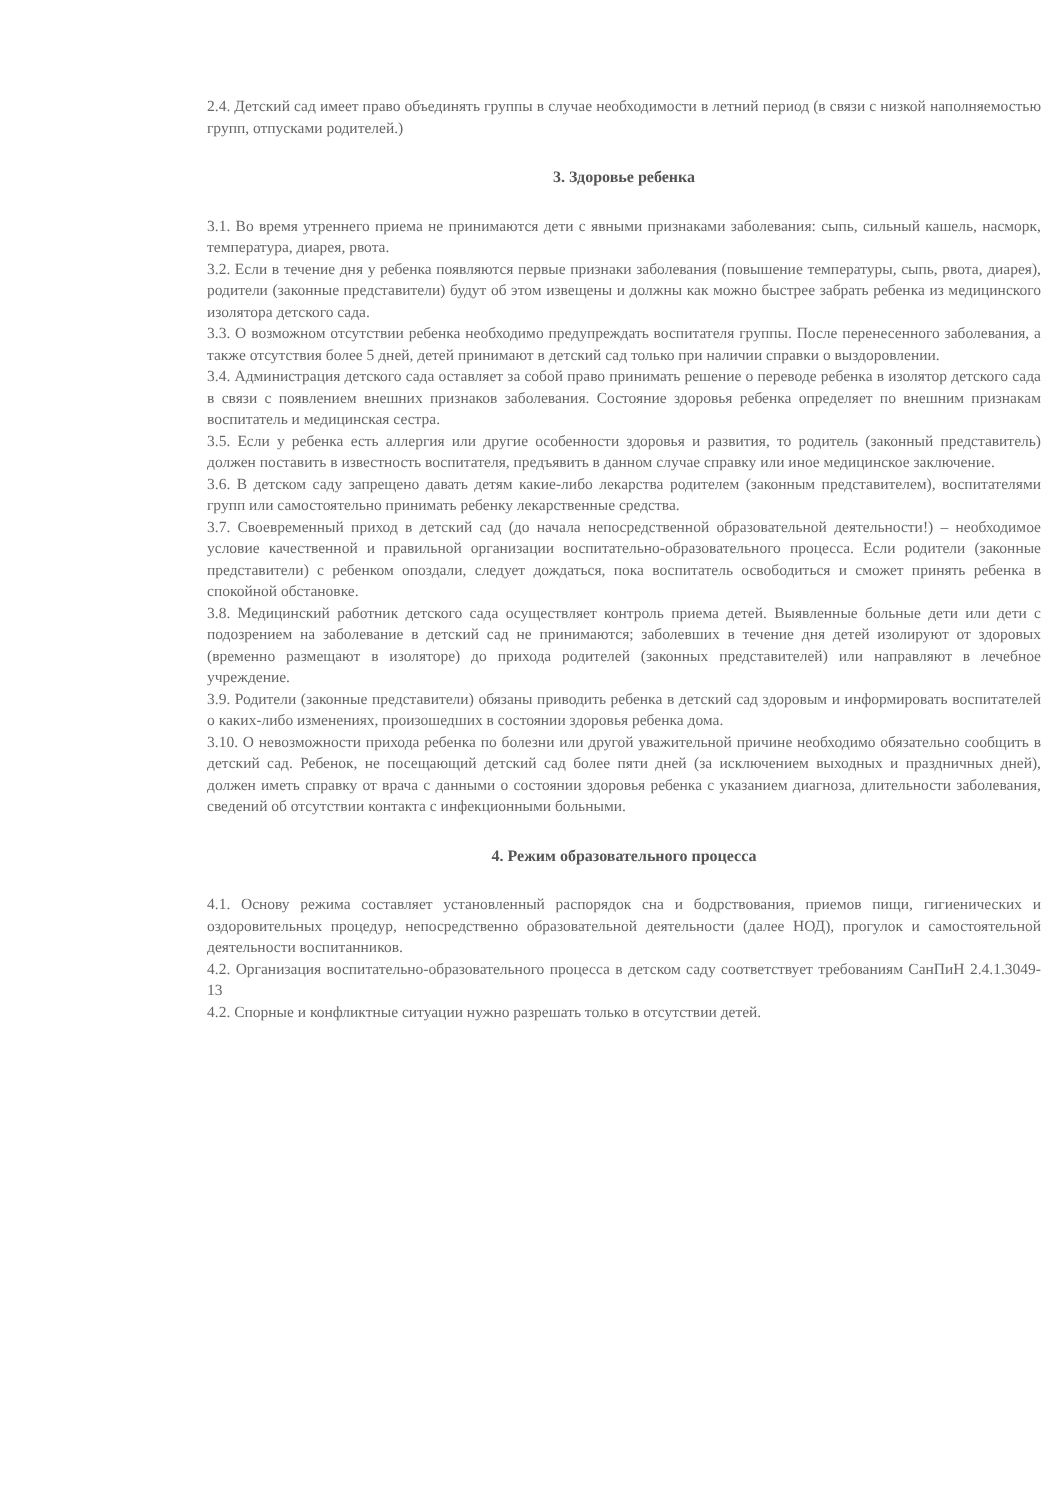2.4. Детский сад имеет право объединять группы в случае необходимости в летний период (в связи с низкой наполняемостью групп, отпусками родителей.)
3. Здоровье ребенка
3.1. Во время утреннего приема не принимаются дети с явными признаками заболевания: сыпь, сильный кашель, насморк, температура, диарея, рвота.
3.2. Если в течение дня у ребенка появляются первые признаки заболевания (повышение температуры, сыпь, рвота, диарея), родители (законные представители) будут об этом извещены и должны как можно быстрее забрать ребенка из медицинского изолятора детского сада.
3.3. О возможном отсутствии ребенка необходимо предупреждать воспитателя группы. После перенесенного заболевания, а также отсутствия более 5 дней, детей принимают в детский сад только при наличии справки о выздоровлении.
3.4. Администрация детского сада оставляет за собой право принимать решение о переводе ребенка в изолятор детского сада в связи с появлением внешних признаков заболевания. Состояние здоровья ребенка определяет по внешним признакам воспитатель и медицинская сестра.
3.5. Если у ребенка есть аллергия или другие особенности здоровья и развития, то родитель (законный представитель) должен поставить в известность воспитателя, предъявить в данном случае справку или иное медицинское заключение.
3.6. В детском саду запрещено давать детям какие-либо лекарства родителем (законным представителем), воспитателями групп или самостоятельно принимать ребенку лекарственные средства.
3.7. Своевременный приход в детский сад (до начала непосредственной образовательной деятельности!) – необходимое условие качественной и правильной организации воспитательно-образовательного процесса. Если родители (законные представители) с ребенком опоздали, следует дождаться, пока воспитатель освободиться и сможет принять ребенка в спокойной обстановке.
3.8. Медицинский работник детского сада осуществляет контроль приема детей. Выявленные больные дети или дети с подозрением на заболевание в детский сад не принимаются; заболевших в течение дня детей изолируют от здоровых (временно размещают в изоляторе) до прихода родителей (законных представителей) или направляют в лечебное учреждение.
3.9. Родители (законные представители) обязаны приводить ребенка в детский сад здоровым и информировать воспитателей о каких-либо изменениях, произошедших в состоянии здоровья ребенка дома.
3.10. О невозможности прихода ребенка по болезни или другой уважительной причине необходимо обязательно сообщить в детский сад. Ребенок, не посещающий детский сад более пяти дней (за исключением выходных и праздничных дней), должен иметь справку от врача с данными о состоянии здоровья ребенка с указанием диагноза, длительности заболевания, сведений об отсутствии контакта с инфекционными больными.
4. Режим образовательного процесса
4.1. Основу режима составляет установленный распорядок сна и бодрствования, приемов пищи, гигиенических и оздоровительных процедур, непосредственно образовательной деятельности (далее НОД), прогулок и самостоятельной деятельности воспитанников.
4.2. Организация воспитательно-образовательного процесса в детском саду соответствует требованиям СанПиН 2.4.1.3049-13
4.2. Спорные и конфликтные ситуации нужно разрешать только в отсутствии детей.